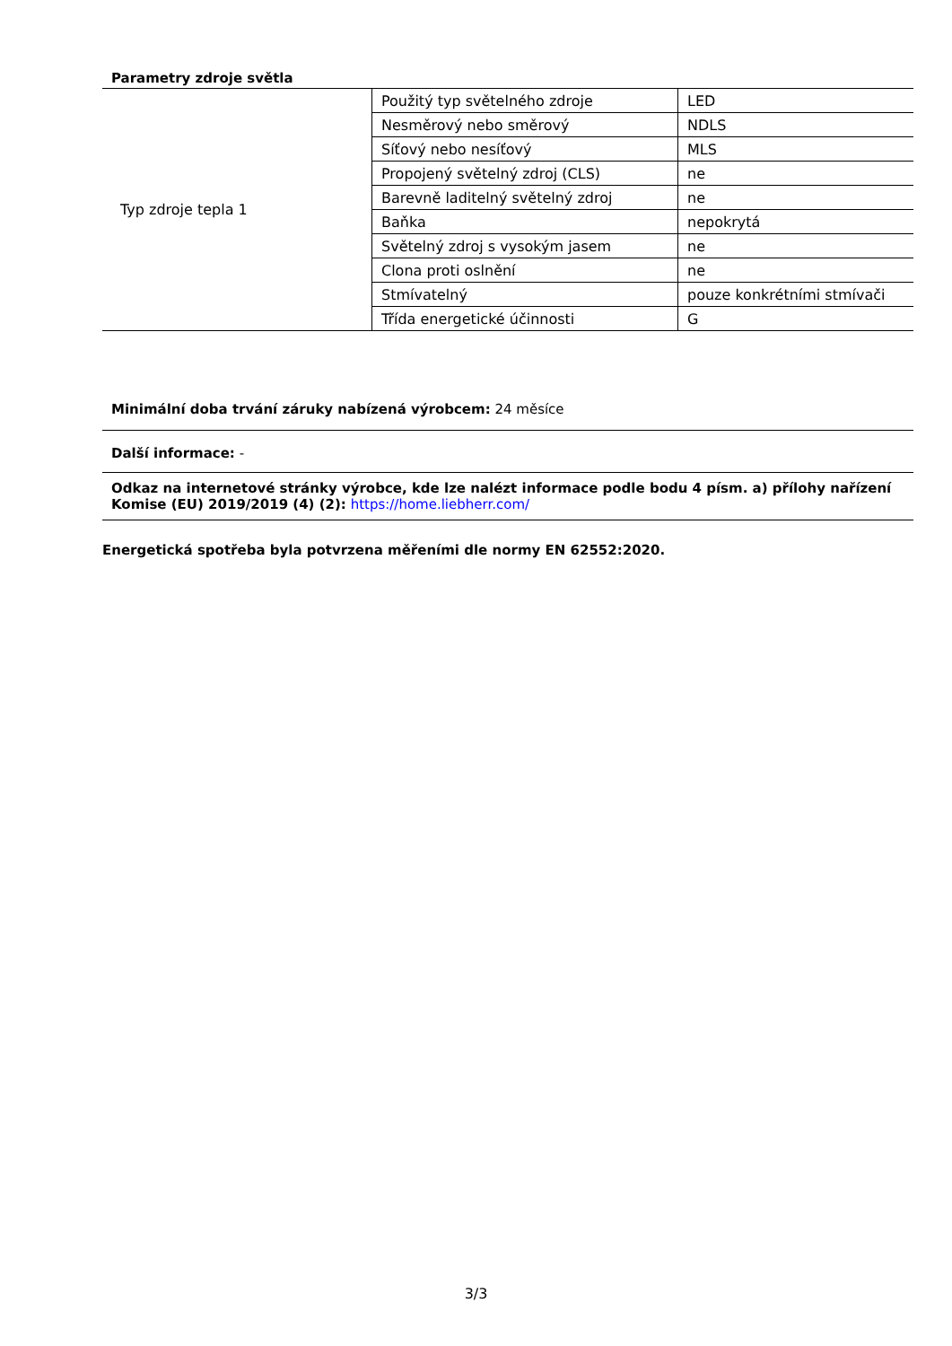Parametry zdroje světla
| Typ zdroje tepla 1 | Použitý typ světelného zdroje | LED |
| | Nesměrový nebo směrový | NDLS |
| | Síťový nebo nesíťový | MLS |
| | Propojený světelný zdroj (CLS) | ne |
| | Barevně laditelný světelný zdroj | ne |
| | Baňka | nepokrytá |
| | Světelný zdroj s vysokým jasem | ne |
| | Clona proti oslnění | ne |
| | Stmívatelný | pouze konkrétními stmívači |
| | Třída energetické účinnosti | G |
Minimální doba trvání záruky nabízená výrobcem: 24 měsíce
Další informace: -
Odkaz na internetové stránky výrobce, kde lze nalézt informace podle bodu 4 písm. a) přílohy nařízení Komise (EU) 2019/2019 (4) (2): https://home.liebherr.com/
Energetická spotřeba byla potvrzena měřeními dle normy EN 62552:2020.
3/3